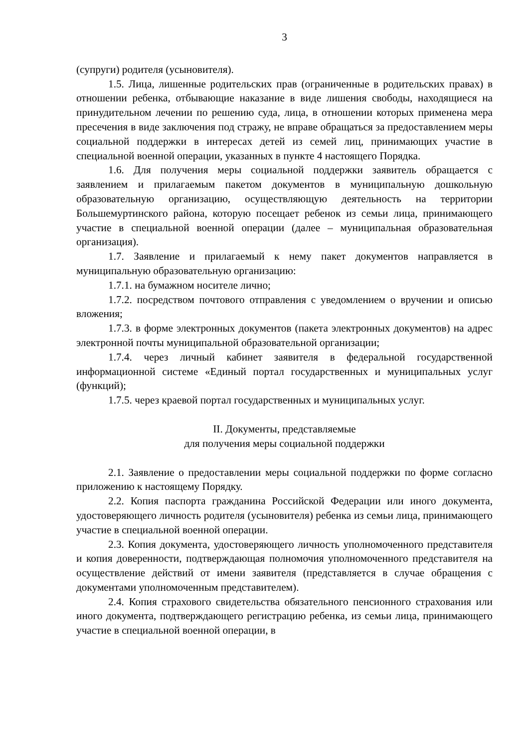3
(супруги) родителя (усыновителя).
1.5. Лица, лишенные родительских прав (ограниченные в родительских правах) в отношении ребенка, отбывающие наказание в виде лишения свободы, находящиеся на принудительном лечении по решению суда, лица, в отношении которых применена мера пресечения в виде заключения под стражу, не вправе обращаться за предоставлением меры социальной поддержки в интересах детей из семей лиц, принимающих участие в специальной военной операции, указанных в пункте 4 настоящего Порядка.
1.6. Для получения меры социальной поддержки заявитель обращается с заявлением и прилагаемым пакетом документов в муниципальную дошкольную образовательную организацию, осуществляющую деятельность на территории Большемуртинского района, которую посещает ребенок из семьи лица, принимающего участие в специальной военной операции (далее – муниципальная образовательная организация).
1.7. Заявление и прилагаемый к нему пакет документов направляется в муниципальную образовательную организацию:
1.7.1. на бумажном носителе лично;
1.7.2. посредством почтового отправления с уведомлением о вручении и описью вложения;
1.7.3. в форме электронных документов (пакета электронных документов) на адрес электронной почты муниципальной образовательной организации;
1.7.4. через личный кабинет заявителя в федеральной государственной информационной системе «Единый портал государственных и муниципальных услуг (функций);
1.7.5. через краевой портал государственных и муниципальных услуг.
II. Документы, представляемые
для получения меры социальной поддержки
2.1. Заявление о предоставлении меры социальной поддержки по форме согласно приложению к настоящему Порядку.
2.2. Копия паспорта гражданина Российской Федерации или иного документа, удостоверяющего личность родителя (усыновителя) ребенка из семьи лица, принимающего участие в специальной военной операции.
2.3. Копия документа, удостоверяющего личность уполномоченного представителя и копия доверенности, подтверждающая полномочия уполномоченного представителя на осуществление действий от имени заявителя (представляется в случае обращения с документами уполномоченным представителем).
2.4. Копия страхового свидетельства обязательного пенсионного страхования или иного документа, подтверждающего регистрацию ребенка, из семьи лица, принимающего участие в специальной военной операции, в